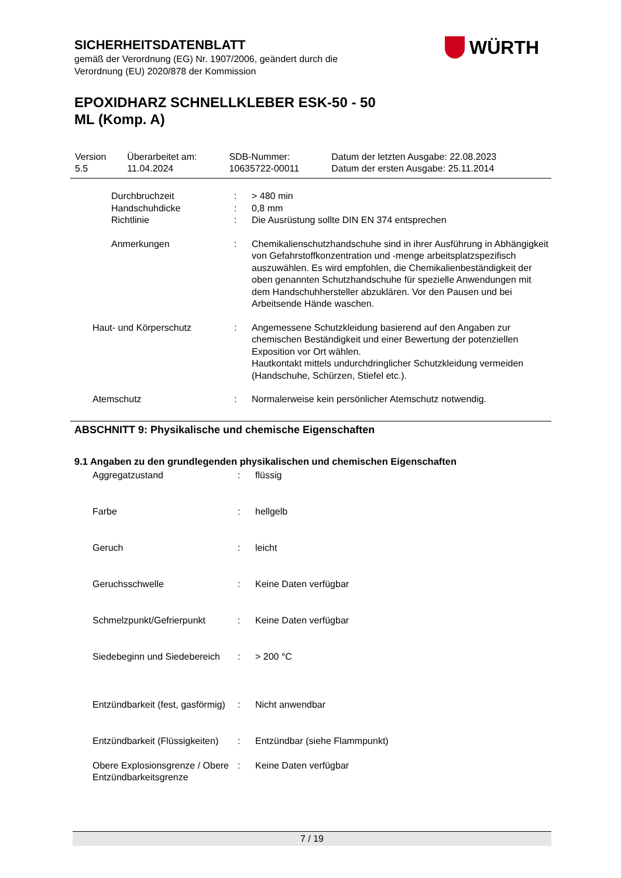SICHERHEITSDATENBLATT
gemäß der Verordnung (EG) Nr. 1907/2006, geändert durch die
Verordnung (EU) 2020/878 der Kommission
EPOXIDHARZ SCHNELLKLEBER ESK-50 - 50
ML (Komp. A)
WÜRTH
| Version 5.5 | Überarbeitet am: 11.04.2024 | SDB-Nummer: 10635722-00011 | Datum der letzten Ausgabe: 22.08.2023 Datum der ersten Ausgabe: 25.11.2014 |
| | Durchbruchzeit | : | > 480 min |
| | Handschuhdicke | : | 0,8 mm |
| | Richtlinie | : | Die Ausrüstung sollte DIN EN 374 entsprechen |
| | Anmerkungen | : | Chemikalienschutzhandschuhe sind in ihrer Ausführung in Abhängigkeit von Gefahrstoffkonzentration und -menge arbeitsplatzspezifisch auszuwählen. Es wird empfohlen, die Chemikalienbeständigkeit der oben genannten Schutzhandschuhe für spezielle Anwendungen mit dem Handschuhhersteller abzuklären. Vor den Pausen und bei Arbeitsende Hände waschen. |
| | Haut- und Körperschutz | : | Angemessene Schutzkleidung basierend auf den Angaben zur chemischen Beständigkeit und einer Bewertung der potenziellen Exposition vor Ort wählen. Hautkontakt mittels undurchdringlicher Schutzkleidung vermeiden (Handschuhe, Schürzen, Stiefel etc.). |
| | Atemschutz | : | Normalerweise kein persönlicher Atemschutz notwendig. |
ABSCHNITT 9: Physikalische und chemische Eigenschaften
9.1 Angaben zu den grundlegenden physikalischen und chemischen Eigenschaften
| | Aggregatzustand | : | flüssig |
| | Farbe | : | hellgelb |
| | Geruch | : | leicht |
| | Geruchsschwelle | : | Keine Daten verfügbar |
| | Schmelzpunkt/Gefrierpunkt | : | Keine Daten verfügbar |
| | Siedebeginn und Siedebereich | : | > 200 °C |
| | Entzündbarkeit (fest, gasförmig) | : | Nicht anwendbar |
| | Entzündbarkeit (Flüssigkeiten) | : | Entzündbar (siehe Flammpunkt) |
| | Obere Explosionsgrenze / Obere Entzündbarkeitsgrenze | : | Keine Daten verfügbar |
7 / 19